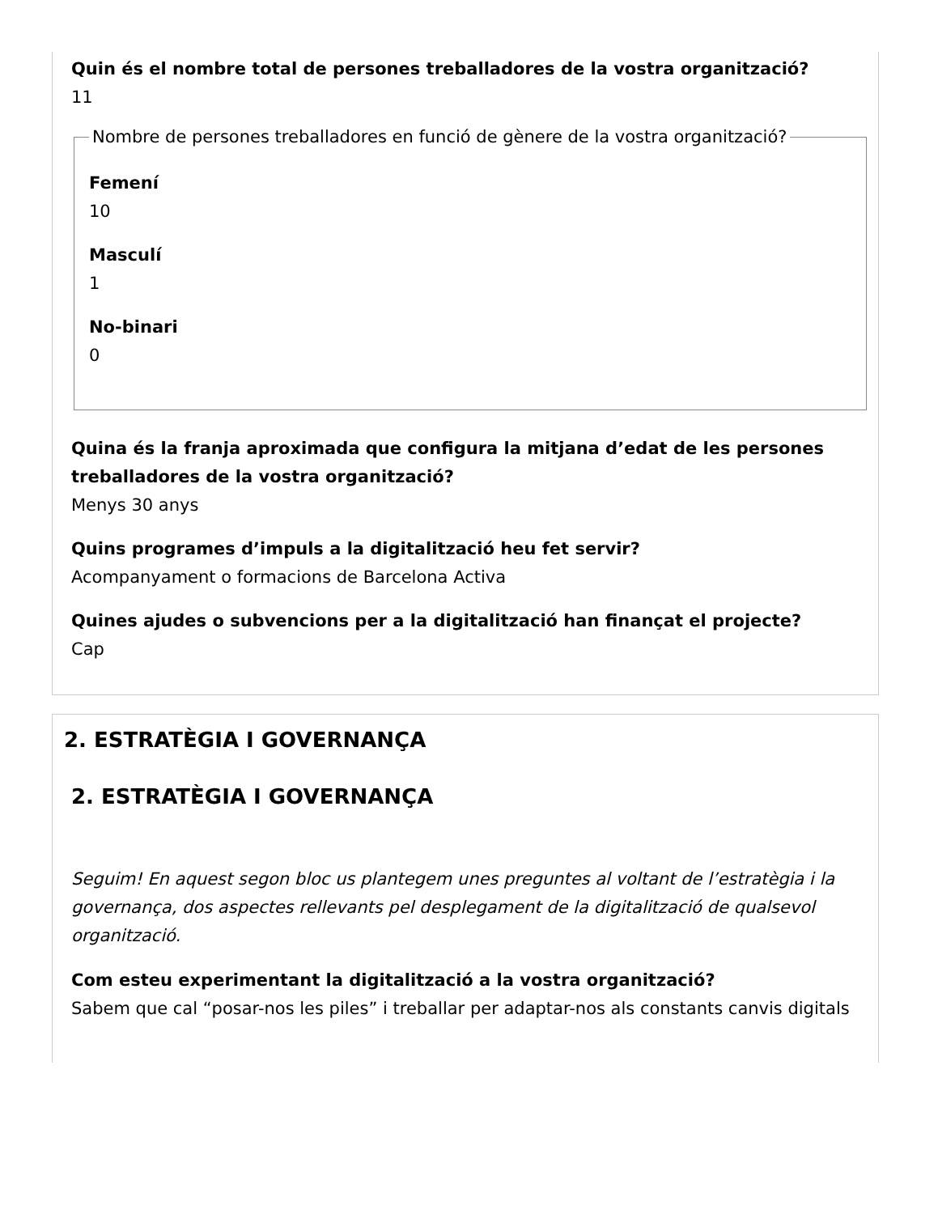Quin és el nombre total de persones treballadores de la vostra organització?
11
Nombre de persones treballadores en funció de gènere de la vostra organització?
Femení
10
Masculí
1
No-binari
0
Quina és la franja aproximada que configura la mitjana d’edat de les persones treballadores de la vostra organització?
Menys 30 anys
Quins programes d’impuls a la digitalització heu fet servir?
Acompanyament o formacions de Barcelona Activa
Quines ajudes o subvencions per a la digitalització han finançat el projecte?
Cap
2. ESTRATÈGIA I GOVERNANÇA
2. ESTRATÈGIA I GOVERNANÇA
Seguim! En aquest segon bloc us plantegem unes preguntes al voltant de l’estratègia i la governança, dos aspectes rellevants pel desplegament de la digitalització de qualsevol organització.
Com esteu experimentant la digitalització a la vostra organització?
Sabem que cal “posar-nos les piles” i treballar per adaptar-nos als constants canvis digitals